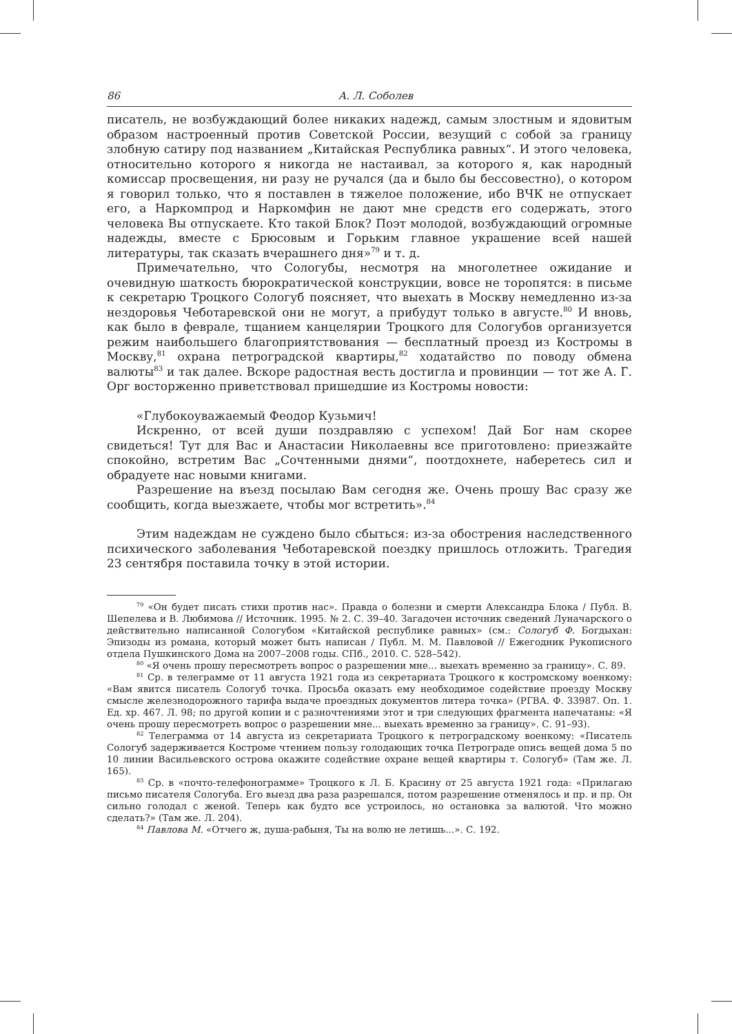86 А. Л. Соболев
писатель, не возбуждающий более никаких надежд, самым злостным и ядовитым образом настроенный против Советской России, везущий с собой за границу злобную сатиру под названием „Китайская Республика равных“. И этого человека, относительно которого я никогда не настаивал, за которого я, как народный комиссар просвещения, ни разу не ручался (да и было бы бессовестно), о котором я говорил только, что я поставлен в тяжелое положение, ибо ВЧК не отпускает его, а Наркомпрод и Наркомфин не дают мне средств его содержать, этого человека Вы отпускаете. Кто такой Блок? Поэт молодой, возбуждающий огромные надежды, вместе с Брюсовым и Горьким главное украшение всей нашей литературы, так сказать вчерашнего дня»<sup>79</sup> и т. д.
Примечательно, что Сологубы, несмотря на многолетнее ожидание и очевидную шаткость бюрократической конструкции, вовсе не торопятся: в письме к секретарю Троцкого Сологуб поясняет, что выехать в Москву немедленно из-за нездоровья Чеботаревской они не могут, а прибудут только в августе.<sup>80</sup> И вновь, как было в феврале, тщанием канцелярии Троцкого для Сологубов организуется режим наибольшего благоприятствования — бесплатный проезд из Костромы в Москву,<sup>81</sup> охрана петроградской квартиры,<sup>82</sup> ходатайство по поводу обмена валюты<sup>83</sup> и так далее. Вскоре радостная весть достигла и провинции — тот же А. Г. Орг восторженно приветствовал пришедшие из Костромы новости:
«Глубокоуважаемый Феодор Кузьмич!
Искренно, от всей души поздравляю с успехом! Дай Бог нам скорее свидеться! Тут для Вас и Анастасии Николаевны все приготовлено: приезжайте спокойно, встретим Вас „Сочтенными днями“, поотдохнете, наберетесь сил и обрадуете нас новыми книгами.
Разрешение на въезд посылаю Вам сегодня же. Очень прошу Вас сразу же сообщить, когда выезжаете, чтобы мог встретить».<sup>84</sup>
Этим надеждам не суждено было сбыться: из-за обострения наследственного психического заболевания Чеботаревской поездку пришлось отложить. Трагедия 23 сентября поставила точку в этой истории.
<sup>79</sup> «Он будет писать стихи против нас». Правда о болезни и смерти Александра Блока / Публ. В. Шепелева и В. Любимова // Источник. 1995. № 2. С. 39–40. Загадочен источник сведений Луначарского о действительно написанной Сологубом «Китайской республике равных» (см.: Сологуб Ф. Богдыхан: Эпизоды из романа, который может быть написан / Публ. М. М. Павловой // Ежегодник Рукописного отдела Пушкинского Дома на 2007–2008 годы. СПб., 2010. С. 528–542).
<sup>80</sup> «Я очень прошу пересмотреть вопрос о разрешении мне... выехать временно за границу». С. 89.
<sup>81</sup> Ср. в телеграмме от 11 августа 1921 года из секретариата Троцкого к костромскому военкому: «Вам явится писатель Сологуб точка. Просьба оказать ему необходимое содействие проезду Москву смысле железнодорожного тарифа выдаче проездных документов литера точка» (РГВА. Ф. 33987. Оп. 1. Ед. хр. 467. Л. 98; по другой копии и с разночтениями этот и три следующих фрагмента напечатаны: «Я очень прошу пересмотреть вопрос о разрешении мне... выехать временно за границу». С. 91–93).
<sup>82</sup> Телеграмма от 14 августа из секретариата Троцкого к петроградскому военкому: «Писатель Сологуб задерживается Костроме чтением пользу голодающих точка Петрограде опись вещей дома 5 по 10 линии Васильевского острова окажите содействие охране вещей квартиры т. Сологуб» (Там же. Л. 165).
<sup>83</sup> Ср. в «почто-телефонограмме» Троцкого к Л. Б. Красину от 25 августа 1921 года: «Прилагаю письмо писателя Сологуба. Его выезд два раза разрешался, потом разрешение отменялось и пр. и пр. Он сильно голодал с женой. Теперь как будто все устроилось, но остановка за валютой. Что можно сделать?» (Там же. Л. 204).
<sup>84</sup> Павлова М. «Отчего ж, душа-рабыня, Ты на волю не летишь...». С. 192.